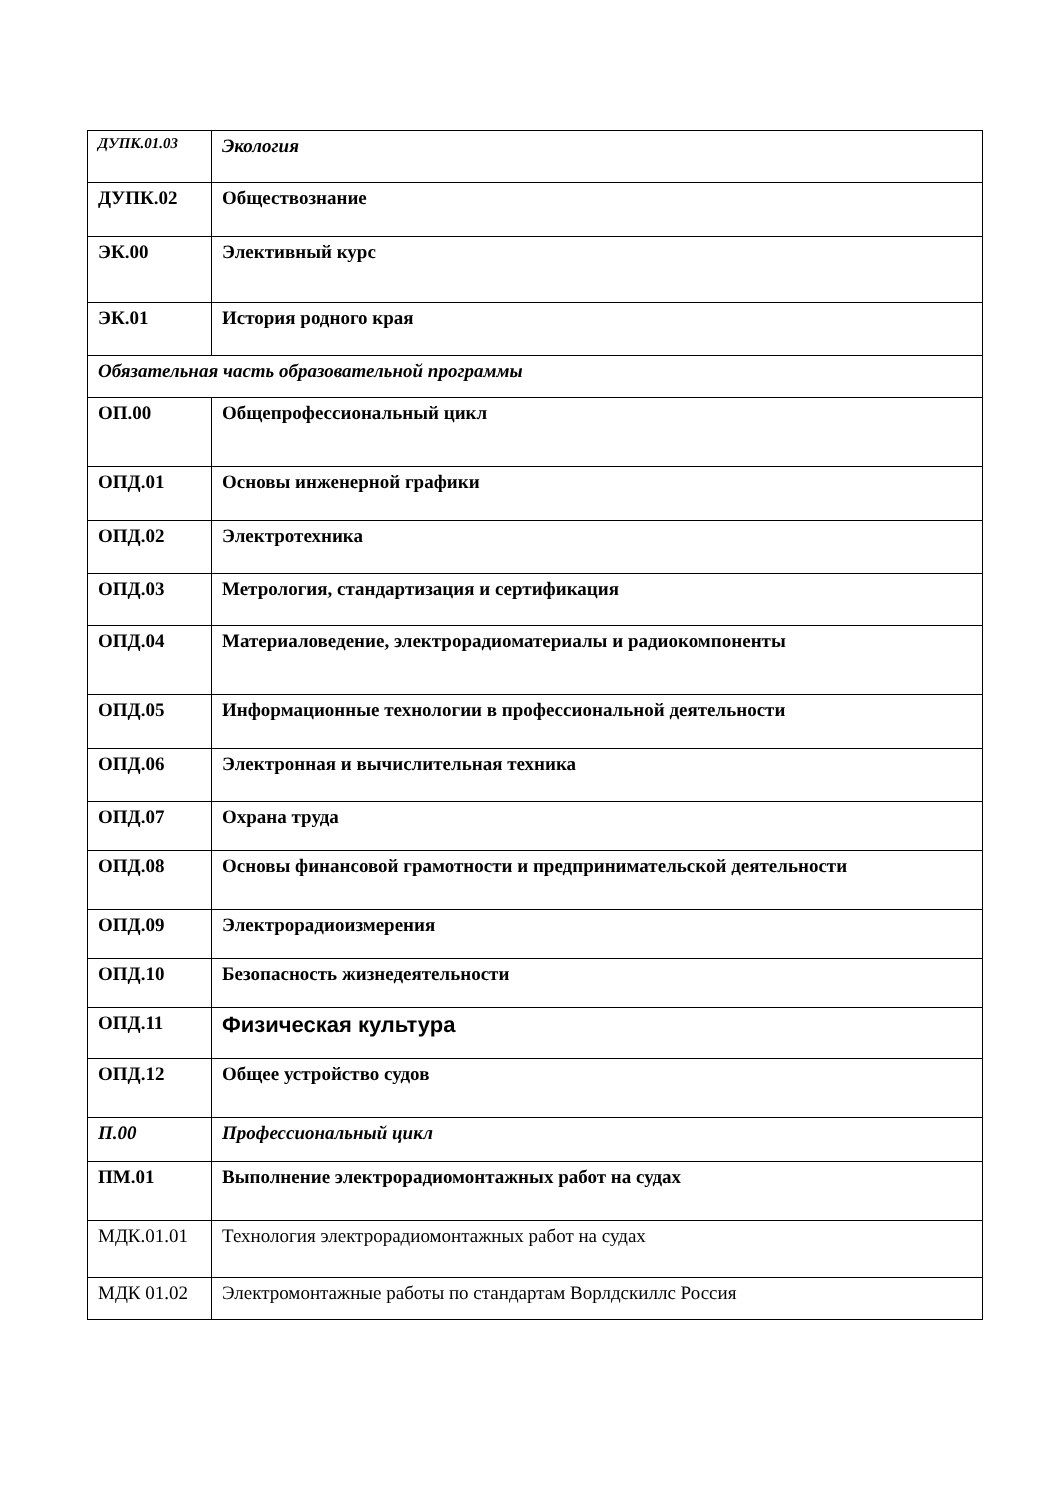| ДУПК.01.03 | Экология |
| ДУПК.02 | Обществознание |
| ЭК.00 | Элективный курс |
| ЭК.01 | История родного края |
| Обязательная часть образовательной программы | |
| ОП.00 | Общепрофессиональный цикл |
| ОПД.01 | Основы инженерной графики |
| ОПД.02 | Электротехника |
| ОПД.03 | Метрология, стандартизация и сертификация |
| ОПД.04 | Материаловедение, электрорадиоматериалы и радиокомпоненты |
| ОПД.05 | Информационные технологии в профессиональной деятельности |
| ОПД.06 | Электронная и вычислительная техника |
| ОПД.07 | Охрана труда |
| ОПД.08 | Основы финансовой грамотности и предпринимательской деятельности |
| ОПД.09 | Электрорадиоизмерения |
| ОПД.10 | Безопасность жизнедеятельности |
| ОПД.11 | Физическая культура |
| ОПД.12 | Общее устройство судов |
| П.00 | Профессиональный цикл |
| ПМ.01 | Выполнение электрорадиомонтажных работ на судах |
| МДК.01.01 | Технология электрорадиомонтажных работ на судах |
| МДК 01.02 | Электромонтажные работы по стандартам Ворлдскиллс Россия |